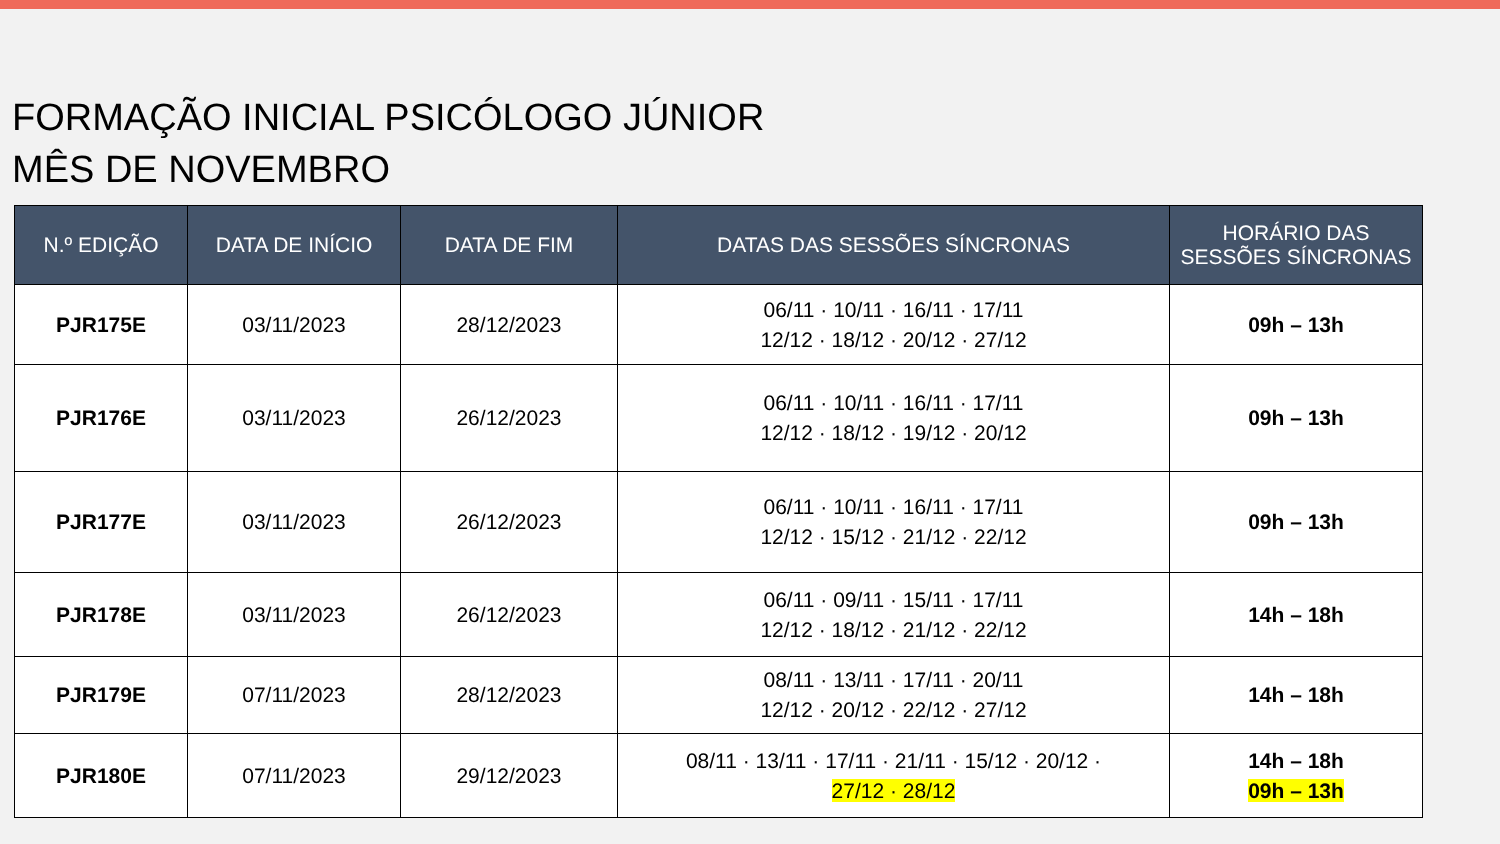FORMAÇÃO INICIAL PSICÓLOGO JÚNIOR
MÊS DE NOVEMBRO
| N.º EDIÇÃO | DATA DE INÍCIO | DATA DE FIM | DATAS DAS SESSÕES SÍNCRONAS | HORÁRIO DAS SESSÕES SÍNCRONAS |
| --- | --- | --- | --- | --- |
| PJR175E | 03/11/2023 | 28/12/2023 | 06/11 · 10/11 · 16/11 · 17/11 12/12 · 18/12 · 20/12 · 27/12 | 09h – 13h |
| PJR176E | 03/11/2023 | 26/12/2023 | 06/11 · 10/11 · 16/11 · 17/11 12/12 · 18/12 · 19/12 · 20/12 | 09h – 13h |
| PJR177E | 03/11/2023 | 26/12/2023 | 06/11 · 10/11 · 16/11 · 17/11 12/12 · 15/12 · 21/12 · 22/12 | 09h – 13h |
| PJR178E | 03/11/2023 | 26/12/2023 | 06/11 · 09/11 · 15/11 · 17/11 12/12 · 18/12 · 21/12 · 22/12 | 14h – 18h |
| PJR179E | 07/11/2023 | 28/12/2023 | 08/11 · 13/11 · 17/11 · 20/11 12/12 · 20/12 · 22/12 · 27/12 | 14h – 18h |
| PJR180E | 07/11/2023 | 29/12/2023 | 08/11 · 13/11 · 17/11 · 21/11 · 15/12 · 20/12 · 27/12 · 28/12 | 14h – 18h 09h – 13h |